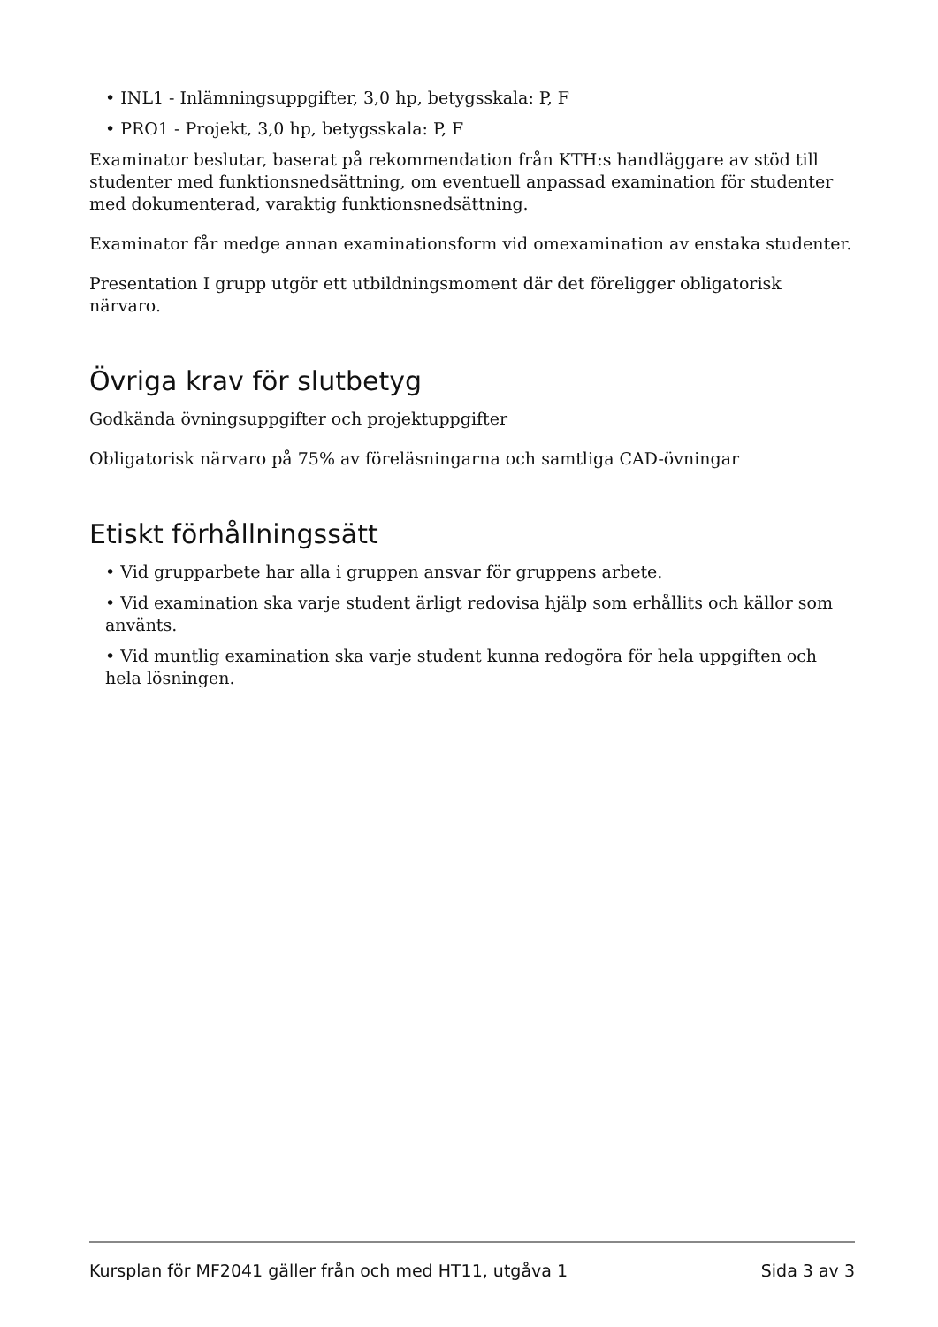• INL1 - Inlämningsuppgifter, 3,0 hp, betygsskala: P, F
• PRO1 - Projekt, 3,0 hp, betygsskala: P, F
Examinator beslutar, baserat på rekommendation från KTH:s handläggare av stöd till studenter med funktionsnedsättning, om eventuell anpassad examination för studenter med dokumenterad, varaktig funktionsnedsättning.
Examinator får medge annan examinationsform vid omexamination av enstaka studenter.
Presentation I grupp utgör ett utbildningsmoment där det föreligger obligatorisk närvaro.
Övriga krav för slutbetyg
Godkända övningsuppgifter och projektuppgifter
Obligatorisk närvaro på 75% av föreläsningarna och samtliga CAD-övningar
Etiskt förhållningssätt
• Vid grupparbete har alla i gruppen ansvar för gruppens arbete.
• Vid examination ska varje student ärligt redovisa hjälp som erhållits och källor som använts.
• Vid muntlig examination ska varje student kunna redogöra för hela uppgiften och hela lösningen.
Kursplan för MF2041 gäller från och med HT11, utgåva 1 Sida 3 av 3